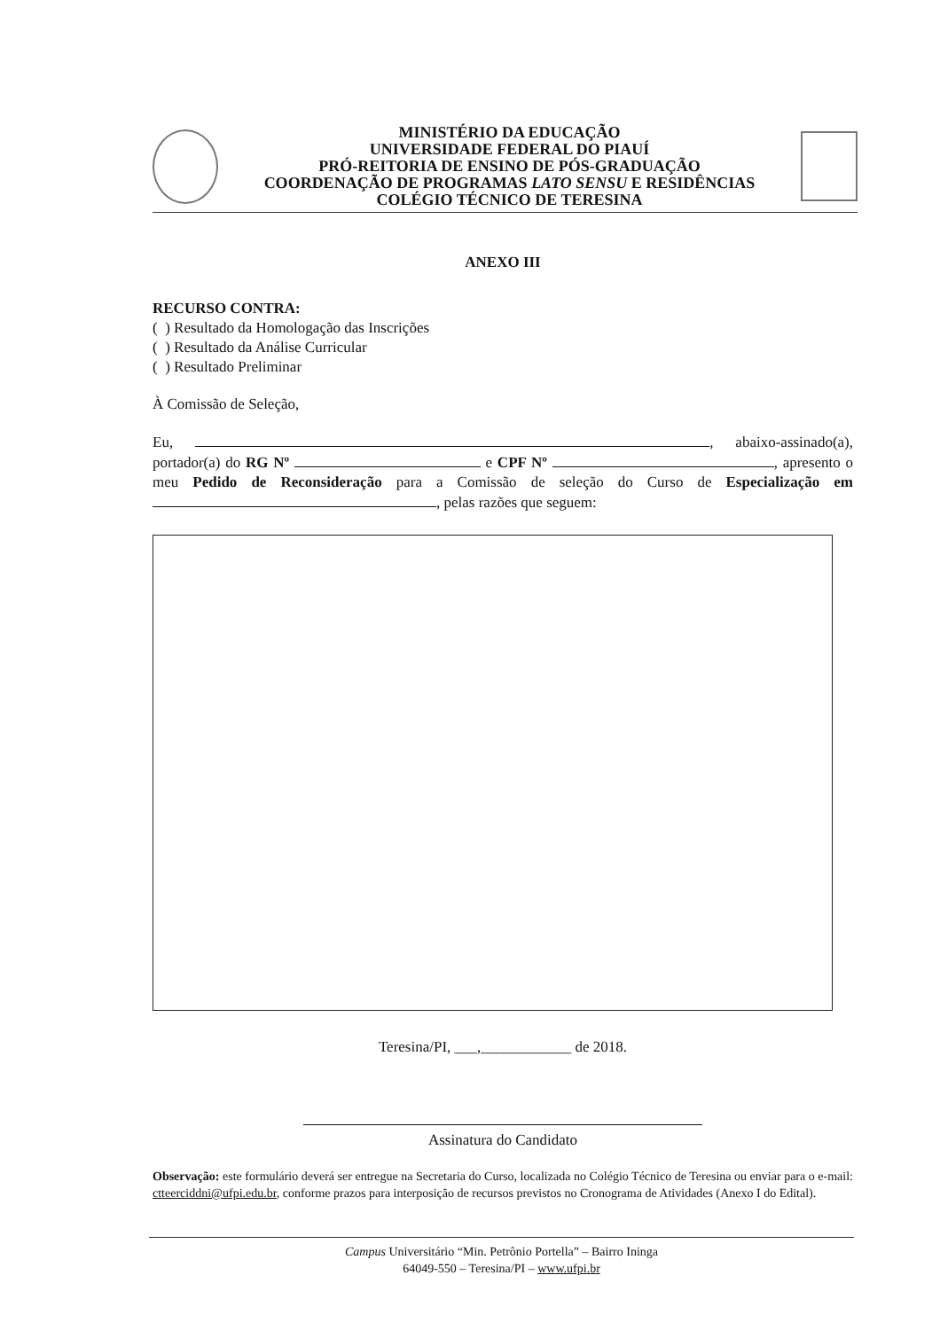MINISTÉRIO DA EDUCAÇÃO
UNIVERSIDADE FEDERAL DO PIAUÍ
PRÓ-REITORIA DE ENSINO DE PÓS-GRADUAÇÃO
COORDENAÇÃO DE PROGRAMAS LATO SENSU E RESIDÊNCIAS
COLÉGIO TÉCNICO DE TERESINA
ANEXO III
RECURSO CONTRA:
( ) Resultado da Homologação das Inscrições
( ) Resultado da Análise Curricular
( ) Resultado Preliminar
À Comissão de Seleção,
Eu, , abaixo-assinado(a), portador(a) do RG Nº e CPF Nº , apresento o meu Pedido de Reconsideração para a Comissão de seleção do Curso de Especialização em , pelas razões que seguem:
Teresina/PI, ___,____________ de 2018.
Assinatura do Candidato
Observação: este formulário deverá ser entregue na Secretaria do Curso, localizada no Colégio Técnico de Teresina ou enviar para o e-mail: ctteerciddni@ufpi.edu.br, conforme prazos para interposição de recursos previstos no Cronograma de Atividades (Anexo I do Edital).
Campus Universitário “Min. Petrônio Portella” – Bairro Ininga
64049-550 – Teresina/PI – www.ufpi.br